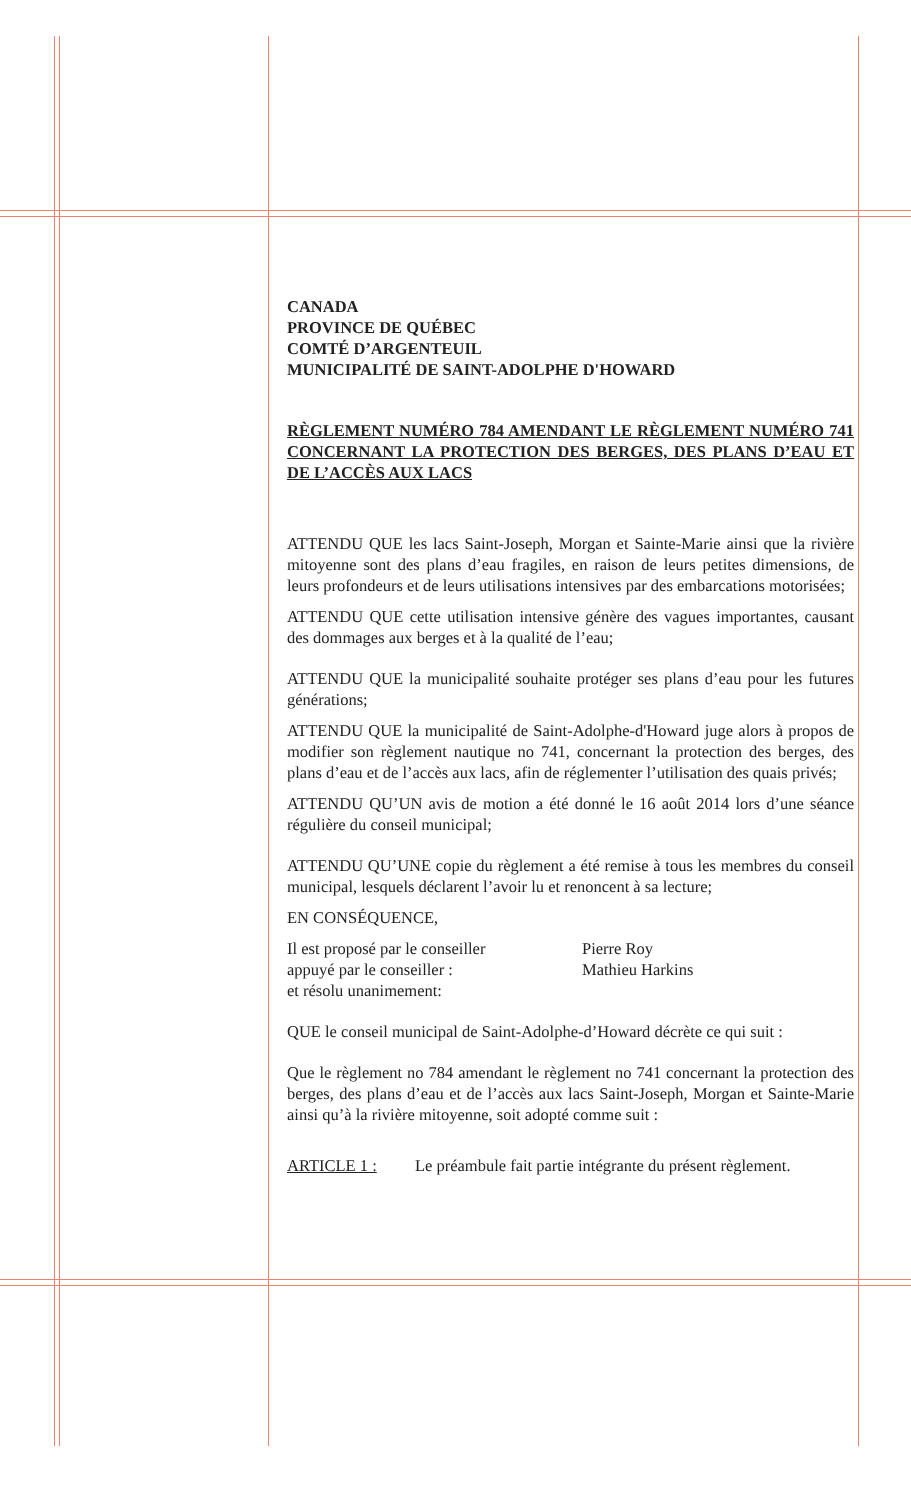CANADA
PROVINCE DE QUÉBEC
COMTÉ D’ARGENTEUIL
MUNICIPALITÉ DE SAINT-ADOLPHE D'HOWARD
RÈGLEMENT NUMÉRO 784 AMENDANT LE RÈGLEMENT NUMÉRO 741 CONCERNANT LA PROTECTION DES BERGES, DES PLANS D’EAU ET DE L’ACCÈS AUX LACS
ATTENDU QUE les lacs Saint-Joseph, Morgan et Sainte-Marie ainsi que la rivière mitoyenne sont des plans d’eau fragiles, en raison de leurs petites dimensions, de leurs profondeurs et de leurs utilisations intensives par des embarcations motorisées;
ATTENDU QUE cette utilisation intensive génère des vagues importantes, causant des dommages aux berges et à la qualité de l’eau;
ATTENDU QUE la municipalité souhaite protéger ses plans d’eau pour les futures générations;
ATTENDU QUE la municipalité de Saint-Adolphe-d'Howard juge alors à propos de modifier son règlement nautique no 741, concernant la protection des berges, des plans d’eau et de l’accès aux lacs, afin de réglementer l’utilisation des quais privés;
ATTENDU QU’UN avis de motion a été donné le 16 août 2014 lors d’une séance régulière du conseil municipal;
ATTENDU QU’UNE copie du règlement a été remise à tous les membres du conseil municipal, lesquels déclarent l’avoir lu et renoncent à sa lecture;
EN CONSÉQUENCE,
| Il est proposé par le conseiller | Pierre Roy |
| appuyé par le conseiller : | Mathieu Harkins |
| et résolu unanimement: | |
QUE le conseil municipal de Saint-Adolphe-d’Howard décrète ce qui suit :
Que le règlement no 784 amendant le règlement no 741 concernant la protection des berges, des plans d’eau et de l’accès aux lacs Saint-Joseph, Morgan et Sainte-Marie ainsi qu’à la rivière mitoyenne, soit adopté comme suit :
ARTICLE 1 : Le préambule fait partie intégrante du présent règlement.